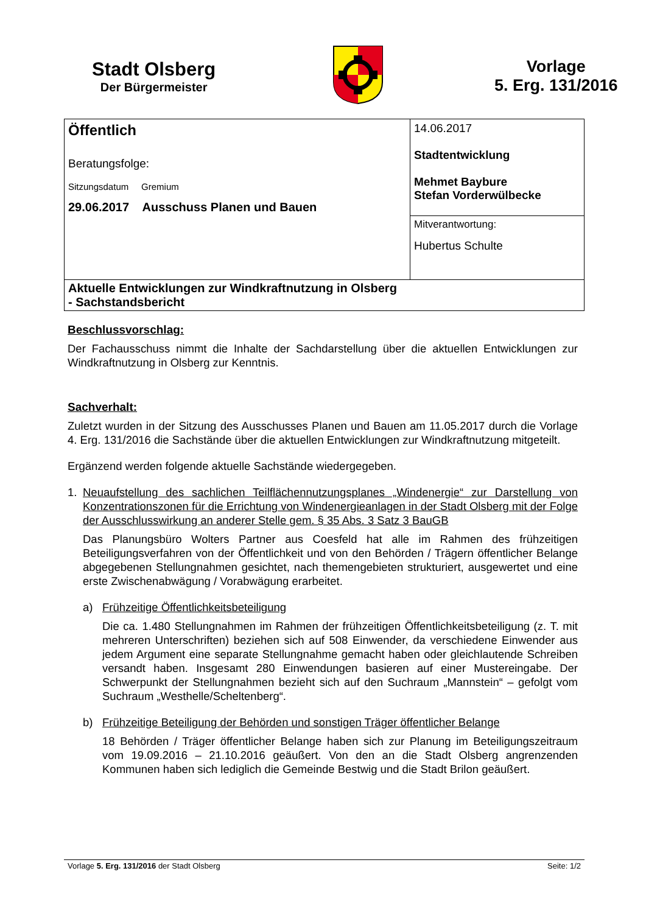Stadt Olsberg
Der Bürgermeister
Vorlage
5. Erg. 131/2016
| Öffentlich Beratungsfolge: Sitzungsdatum Gremium 29.06.2017 Ausschuss Planen und Bauen | 14.06.2017 Stadtentwicklung Mehmet Baybure Stefan Vorderwülbecke |
| | Mitverantwortung: Hubertus Schulte |
| Aktuelle Entwicklungen zur Windkraftnutzung in Olsberg - Sachstandsbericht | |
Beschlussvorschlag:
Der Fachausschuss nimmt die Inhalte der Sachdarstellung über die aktuellen Entwicklungen zur Windkraftnutzung in Olsberg zur Kenntnis.
Sachverhalt:
Zuletzt wurden in der Sitzung des Ausschusses Planen und Bauen am 11.05.2017 durch die Vorlage 4. Erg. 131/2016 die Sachstände über die aktuellen Entwicklungen zur Windkraftnutzung mitgeteilt.
Ergänzend werden folgende aktuelle Sachstände wiedergegeben.
1. Neuaufstellung des sachlichen Teilflächennutzungsplanes „Windenergie“ zur Darstellung von Konzentrationszonen für die Errichtung von Windenergieanlagen in der Stadt Olsberg mit der Folge der Ausschlusswirkung an anderer Stelle gem. § 35 Abs. 3 Satz 3 BauGB
Das Planungsbüro Wolters Partner aus Coesfeld hat alle im Rahmen des frühzeitigen Beteiligungsverfahren von der Öffentlichkeit und von den Behörden / Trägern öffentlicher Belange abgegebenen Stellungnahmen gesichtet, nach themengebieten strukturiert, ausgewertet und eine erste Zwischenabwägung / Vorabwägung erarbeitet.
a) Frühzeitige Öffentlichkeitsbeteiligung
Die ca. 1.480 Stellungnahmen im Rahmen der frühzeitigen Öffentlichkeitsbeteiligung (z. T. mit mehreren Unterschriften) beziehen sich auf 508 Einwender, da verschiedene Einwender aus jedem Argument eine separate Stellungnahme gemacht haben oder gleichlautende Schreiben versandt haben. Insgesamt 280 Einwendungen basieren auf einer Mustereingabe. Der Schwerpunkt der Stellungnahmen bezieht sich auf den Suchraum „Mannstein“ – gefolgt vom Suchraum „Westhelle/Scheltenberg“.
b) Frühzeitige Beteiligung der Behörden und sonstigen Träger öffentlicher Belange
18 Behörden / Träger öffentlicher Belange haben sich zur Planung im Beteiligungszeitraum vom 19.09.2016 – 21.10.2016 geäußert. Von den an die Stadt Olsberg angrenzenden Kommunen haben sich lediglich die Gemeinde Bestwig und die Stadt Brilon geäußert.
Vorlage 5. Erg. 131/2016 der Stadt Olsberg Seite: 1/2